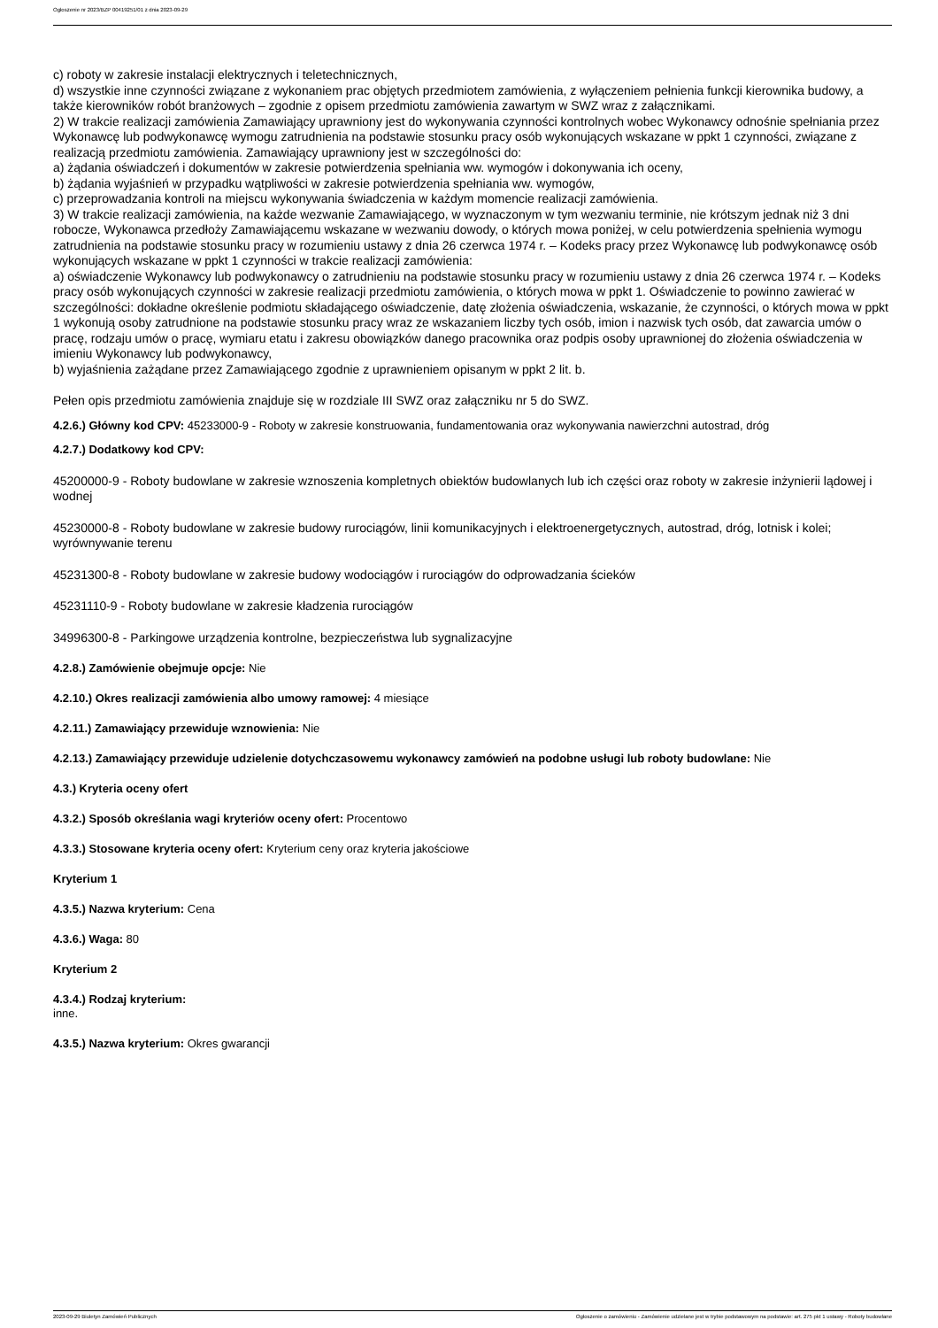Ogłoszenie nr 2023/BZP 00419251/01 z dnia 2023-09-29
c) roboty w zakresie instalacji elektrycznych i teletechnicznych,
d) wszystkie inne czynności związane z wykonaniem prac objętych przedmiotem zamówienia, z wyłączeniem pełnienia funkcji kierownika budowy, a także kierowników robót branżowych – zgodnie z opisem przedmiotu zamówienia zawartym w SWZ wraz z załącznikami.
2) W trakcie realizacji zamówienia Zamawiający uprawniony jest do wykonywania czynności kontrolnych wobec Wykonawcy odnośnie spełniania przez Wykonawcę lub podwykonawcę wymogu zatrudnienia na podstawie stosunku pracy osób wykonujących wskazane w ppkt 1 czynności, związane z realizacją przedmiotu zamówienia. Zamawiający uprawniony jest w szczególności do:
a) żądania oświadczeń i dokumentów w zakresie potwierdzenia spełniania ww. wymogów i dokonywania ich oceny,
b) żądania wyjaśnień w przypadku wątpliwości w zakresie potwierdzenia spełniania ww. wymogów,
c) przeprowadzania kontroli na miejscu wykonywania świadczenia w każdym momencie realizacji zamówienia.
3) W trakcie realizacji zamówienia, na każde wezwanie Zamawiającego, w wyznaczonym w tym wezwaniu terminie, nie krótszym jednak niż 3 dni robocze, Wykonawca przedłoży Zamawiającemu wskazane w wezwaniu dowody, o których mowa poniżej, w celu potwierdzenia spełnienia wymogu zatrudnienia na podstawie stosunku pracy w rozumieniu ustawy z dnia 26 czerwca 1974 r. – Kodeks pracy przez Wykonawcę lub podwykonawcę osób wykonujących wskazane w ppkt 1 czynności w trakcie realizacji zamówienia:
a) oświadczenie Wykonawcy lub podwykonawcy o zatrudnieniu na podstawie stosunku pracy w rozumieniu ustawy z dnia 26 czerwca 1974 r. – Kodeks pracy osób wykonujących czynności w zakresie realizacji przedmiotu zamówienia, o których mowa w ppkt 1. Oświadczenie to powinno zawierać w szczególności: dokładne określenie podmiotu składającego oświadczenie, datę złożenia oświadczenia, wskazanie, że czynności, o których mowa w ppkt 1 wykonują osoby zatrudnione na podstawie stosunku pracy wraz ze wskazaniem liczby tych osób, imion i nazwisk tych osób, dat zawarcia umów o pracę, rodzaju umów o pracę, wymiaru etatu i zakresu obowiązków danego pracownika oraz podpis osoby uprawnionej do złożenia oświadczenia w imieniu Wykonawcy lub podwykonawcy,
b) wyjaśnienia zażądane przez Zamawiającego zgodnie z uprawnieniem opisanym w ppkt 2 lit. b.
Pełen opis przedmiotu zamówienia znajduje się w rozdziale III SWZ oraz załączniku nr 5 do SWZ.
4.2.6.) Główny kod CPV: 45233000-9 - Roboty w zakresie konstruowania, fundamentowania oraz wykonywania nawierzchni autostrad, dróg
4.2.7.) Dodatkowy kod CPV:
45200000-9 - Roboty budowlane w zakresie wznoszenia kompletnych obiektów budowlanych lub ich części oraz roboty w zakresie inżynierii lądowej i wodnej
45230000-8 - Roboty budowlane w zakresie budowy rurociągów, linii komunikacyjnych i elektroenergetycznych, autostrad, dróg, lotnisk i kolei; wyrównywanie terenu
45231300-8 - Roboty budowlane w zakresie budowy wodociągów i rurociągów do odprowadzania ścieków
45231110-9 - Roboty budowlane w zakresie kładzenia rurociągów
34996300-8 - Parkingowe urządzenia kontrolne, bezpieczeństwa lub sygnalizacyjne
4.2.8.) Zamówienie obejmuje opcje: Nie
4.2.10.) Okres realizacji zamówienia albo umowy ramowej: 4 miesiące
4.2.11.) Zamawiający przewiduje wznowienia: Nie
4.2.13.) Zamawiający przewiduje udzielenie dotychczasowemu wykonawcy zamówień na podobne usługi lub roboty budowlane: Nie
4.3.) Kryteria oceny ofert
4.3.2.) Sposób określania wagi kryteriów oceny ofert: Procentowo
4.3.3.) Stosowane kryteria oceny ofert: Kryterium ceny oraz kryteria jakościowe
Kryterium 1
4.3.5.) Nazwa kryterium: Cena
4.3.6.) Waga: 80
Kryterium 2
4.3.4.) Rodzaj kryterium:
inne.
4.3.5.) Nazwa kryterium: Okres gwarancji
2023-09-29 Biuletyn Zamówień Publicznych Ogłoszenie o zamówieniu - Zamówienie udzielane jest w trybie podstawowym na podstawie: art. 275 pkt 1 ustawy - Roboty budowlane